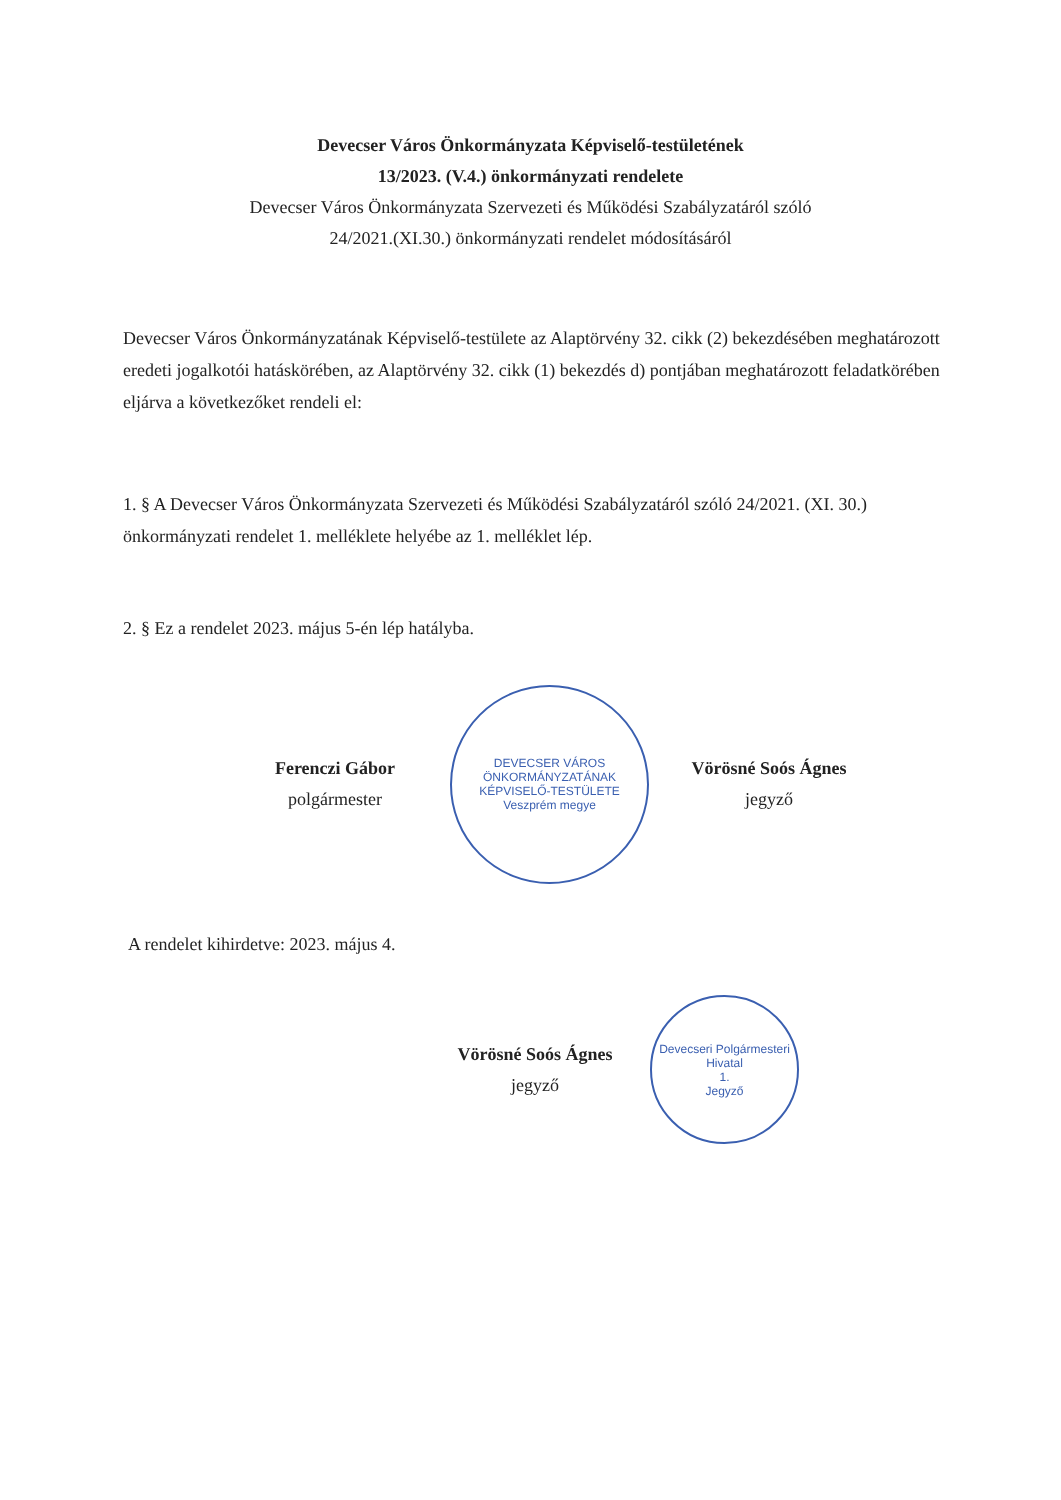Devecser Város Önkormányzata Képviselő-testületének
13/2023. (V.4.) önkormányzati rendelete
Devecser Város Önkormányzata Szervezeti és Működési Szabályzatáról szóló
24/2021.(XI.30.) önkormányzati rendelet módosításáról
Devecser Város Önkormányzatának Képviselő-testülete az Alaptörvény 32. cikk (2) bekezdésében meghatározott eredeti jogalkotói hatáskörében, az Alaptörvény 32. cikk (1) bekezdés d) pontjában meghatározott feladatkörében eljárva a következőket rendeli el:
1. § A Devecser Város Önkormányzata Szervezeti és Működési Szabályzatáról szóló 24/2021. (XI. 30.) önkormányzati rendelet 1. melléklete helyébe az 1. melléklet lép.
2. § Ez a rendelet 2023. május 5-én lép hatályba.
Ferenczi Gábor
polgármester
DEVECSER VÁROS ÖNKORMÁNYZATÁNAK KÉPVISELŐ-TESTÜLETE
Veszprém megye
Vörösné Soós Ágnes
jegyző
A rendelet kihirdetve: 2023. május 4.
Vörösné Soós Ágnes
jegyző
Devecseri Polgármesteri Hivatal
1.
Jegyző